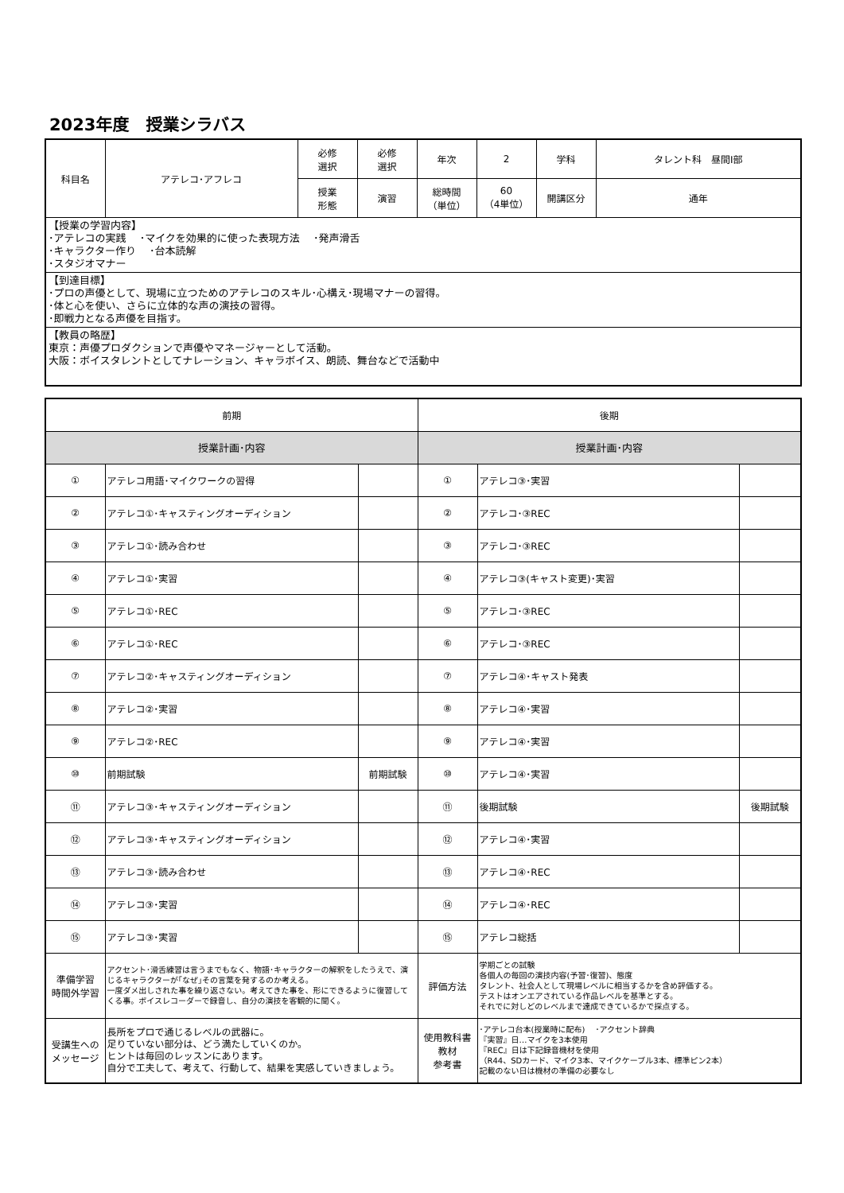2023年度　授業シラバス
| 科目名 | アテレコ･アフレコ | 必修 選択 | 必修 選択 | 年次 | 2 | 学科 | タレント科 昼間Ⅰ部 |
| | | 授業 形態 | 演習 | 総時間 （単位） | 60 （4単位） | 開講区分 | 通年 |
| 【授業の学習内容】 ･アテレコの実践 ･マイクを効果的に使った表現方法 ･発声滑舌 ･キャラクター作り ･台本読解 ･スタジオマナー | | | | | | | |
| 【到達目標】 ･プロの声優として、現場に立つためのアテレコのスキル･心構え･現場マナーの習得。 ･体と心を使い、さらに立体的な声の演技の習得。 ･即戦力となる声優を目指す。 | | | | | | | |
| 【教員の略歴】 東京：声優プロダクションで声優やマネージャーとして活動。 大阪：ボイスタレントとしてナレーション、キャラボイス、朗読、舞台などで活動中 | | | | | | | |
| 前期 | | | 後期 | | |
| 授業計画･内容 | | | 授業計画･内容 | | |
| ① | アテレコ用語･マイクワークの習得 | | ① | アテレコ③･実習 | |
| ② | アテレコ①･キャスティングオーディション | | ② | アテレコ･③REC | |
| ③ | アテレコ①･読み合わせ | | ③ | アテレコ･③REC | |
| ④ | アテレコ①･実習 | | ④ | アテレコ③(キャスト変更)･実習 | |
| ⑤ | アテレコ①･REC | | ⑤ | アテレコ･③REC | |
| ⑥ | アテレコ①･REC | | ⑥ | アテレコ･③REC | |
| ⑦ | アテレコ②･キャスティングオーディション | | ⑦ | アテレコ④･キャスト発表 | |
| ⑧ | アテレコ②･実習 | | ⑧ | アテレコ④･実習 | |
| ⑨ | アテレコ②･REC | | ⑨ | アテレコ④･実習 | |
| ⑩ | 前期試験 | 前期試験 | ⑩ | アテレコ④･実習 | |
| ⑪ | アテレコ③･キャスティングオーディション | | ⑪ | 後期試験 | 後期試験 |
| ⑫ | アテレコ③･キャスティングオーディション | | ⑫ | アテレコ④･実習 | |
| ⑬ | アテレコ③･読み合わせ | | ⑬ | アテレコ④･REC | |
| ⑭ | アテレコ③･実習 | | ⑭ | アテレコ④･REC | |
| ⑮ | アテレコ③･実習 | | ⑮ | アテレコ総括 | |
| 準備学習 時間外学習 | アクセント･滑舌練習は言うまでもなく、物語･キャラクターの解釈をしたうえで、演じるキャラクターが｢なぜ｣その言葉を発するのか考える。 一度ダメ出しされた事を繰り返さない。考えてきた事を、形にできるように復習してくる事。ボイスレコーダーで録音し、自分の演技を客観的に聞く。 | | 評価方法 | 学期ごとの試験 各個人の毎回の演技内容(予習･復習)、態度 タレント、社会人として現場レベルに相当するかを含め評価する。 テストはオンエアされている作品レベルを基準とする。 それでに対しどのレベルまで達成できているかで採点する。 | |
| 受講生への メッセージ | 長所をプロで通じるレベルの武器に。 足りていない部分は、どう満たしていくのか。 ヒントは毎回のレッスンにあります。 自分で工夫して、考えて、行動して、結果を実感していきましょう。 | | 使用教科書 教材 参考書 | ･アテレコ台本(授業時に配布) ･アクセント辞典 『実習』日…マイクを3本使用 『REC』日は下記録音機材を使用 （R44、SDカード、マイク3本、マイクケーブル3本、標準ピン2本） 記載のない日は機材の準備の必要なし | |